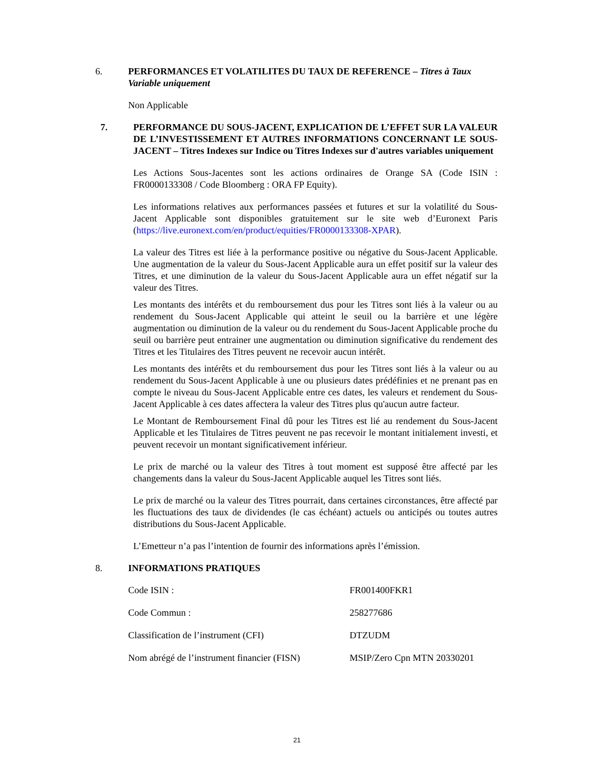6. PERFORMANCES ET VOLATILITES DU TAUX DE REFERENCE – Titres à Taux Variable uniquement
Non Applicable
7. PERFORMANCE DU SOUS-JACENT, EXPLICATION DE L’EFFET SUR LA VALEUR DE L’INVESTISSEMENT ET AUTRES INFORMATIONS CONCERNANT LE SOUS-JACENT – Titres Indexes sur Indice ou Titres Indexes sur d'autres variables uniquement
Les Actions Sous-Jacentes sont les actions ordinaires de Orange SA (Code ISIN : FR0000133308 / Code Bloomberg : ORA FP Equity).
Les informations relatives aux performances passées et futures et sur la volatilité du Sous-Jacent Applicable sont disponibles gratuitement sur le site web d’Euronext Paris (https://live.euronext.com/en/product/equities/FR0000133308-XPAR).
La valeur des Titres est liée à la performance positive ou négative du Sous-Jacent Applicable. Une augmentation de la valeur du Sous-Jacent Applicable aura un effet positif sur la valeur des Titres, et une diminution de la valeur du Sous-Jacent Applicable aura un effet négatif sur la valeur des Titres.
Les montants des intérêts et du remboursement dus pour les Titres sont liés à la valeur ou au rendement du Sous-Jacent Applicable qui atteint le seuil ou la barrière et une légère augmentation ou diminution de la valeur ou du rendement du Sous-Jacent Applicable proche du seuil ou barrière peut entrainer une augmentation ou diminution significative du rendement des Titres et les Titulaires des Titres peuvent ne recevoir aucun intérêt.
Les montants des intérêts et du remboursement dus pour les Titres sont liés à la valeur ou au rendement du Sous-Jacent Applicable à une ou plusieurs dates prédéfinies et ne prenant pas en compte le niveau du Sous-Jacent Applicable entre ces dates, les valeurs et rendement du Sous-Jacent Applicable à ces dates affectera la valeur des Titres plus qu'aucun autre facteur.
Le Montant de Remboursement Final dû pour les Titres est lié au rendement du Sous-Jacent Applicable et les Titulaires de Titres peuvent ne pas recevoir le montant initialement investi, et peuvent recevoir un montant significativement inférieur.
Le prix de marché ou la valeur des Titres à tout moment est supposé être affecté par les changements dans la valeur du Sous-Jacent Applicable auquel les Titres sont liés.
Le prix de marché ou la valeur des Titres pourrait, dans certaines circonstances, être affecté par les fluctuations des taux de dividendes (le cas échéant) actuels ou anticipés ou toutes autres distributions du Sous-Jacent Applicable.
L’Emetteur n’a pas l’intention de fournir des informations après l’émission.
8. INFORMATIONS PRATIQUES
| Code ISIN : | FR001400FKR1 |
| Code Commun : | 258277686 |
| Classification de l’instrument (CFI) | DTZUDM |
| Nom abrégé de l’instrument financier (FISN) | MSIP/Zero Cpn MTN 20330201 |
21